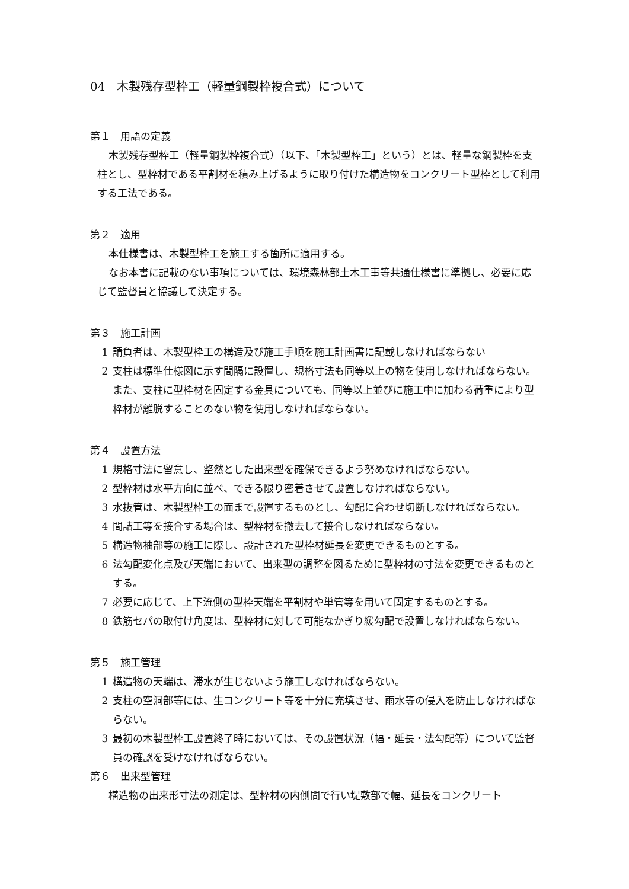04　木製残存型枠工（軽量鋼製枠複合式）について
第１　用語の定義
木製残存型枠工（軽量鋼製枠複合式）（以下、「木製型枠工」という）とは、軽量な鋼製枠を支柱とし、型枠材である平割材を積み上げるように取り付けた構造物をコンクリート型枠として利用する工法である。
第２　適用
本仕様書は、木製型枠工を施工する箇所に適用する。
なお本書に記載のない事項については、環境森林部土木工事等共通仕様書に準拠し、必要に応じて監督員と協議して決定する。
第３　施工計画
1 請負者は、木製型枠工の構造及び施工手順を施工計画書に記載しなければならない
2 支柱は標準仕様図に示す間隔に設置し、規格寸法も同等以上の物を使用しなければならない。また、支柱に型枠材を固定する金具についても、同等以上並びに施工中に加わる荷重により型枠材が離脱することのない物を使用しなければならない。
第４　設置方法
1 規格寸法に留意し、整然とした出来型を確保できるよう努めなければならない。
2 型枠材は水平方向に並べ、できる限り密着させて設置しなければならない。
3 水抜管は、木製型枠工の面まで設置するものとし、勾配に合わせ切断しなければならない。
4 間詰工等を接合する場合は、型枠材を撤去して接合しなければならない。
5 構造物袖部等の施工に際し、設計された型枠材延長を変更できるものとする。
6 法勾配変化点及び天端において、出来型の調整を図るために型枠材の寸法を変更できるものとする。
7 必要に応じて、上下流側の型枠天端を平割材や単管等を用いて固定するものとする。
8 鉄筋セパの取付け角度は、型枠材に対して可能なかぎり緩勾配で設置しなければならない。
第５　施工管理
1 構造物の天端は、滞水が生じないよう施工しなければならない。
2 支柱の空洞部等には、生コンクリート等を十分に充填させ、雨水等の侵入を防止しなければならない。
3 最初の木製型枠工設置終了時においては、その設置状況（幅・延長・法勾配等）について監督員の確認を受けなければならない。
第６　出来型管理
構造物の出来形寸法の測定は、型枠材の内側間で行い堤敷部で幅、延長をコンクリート